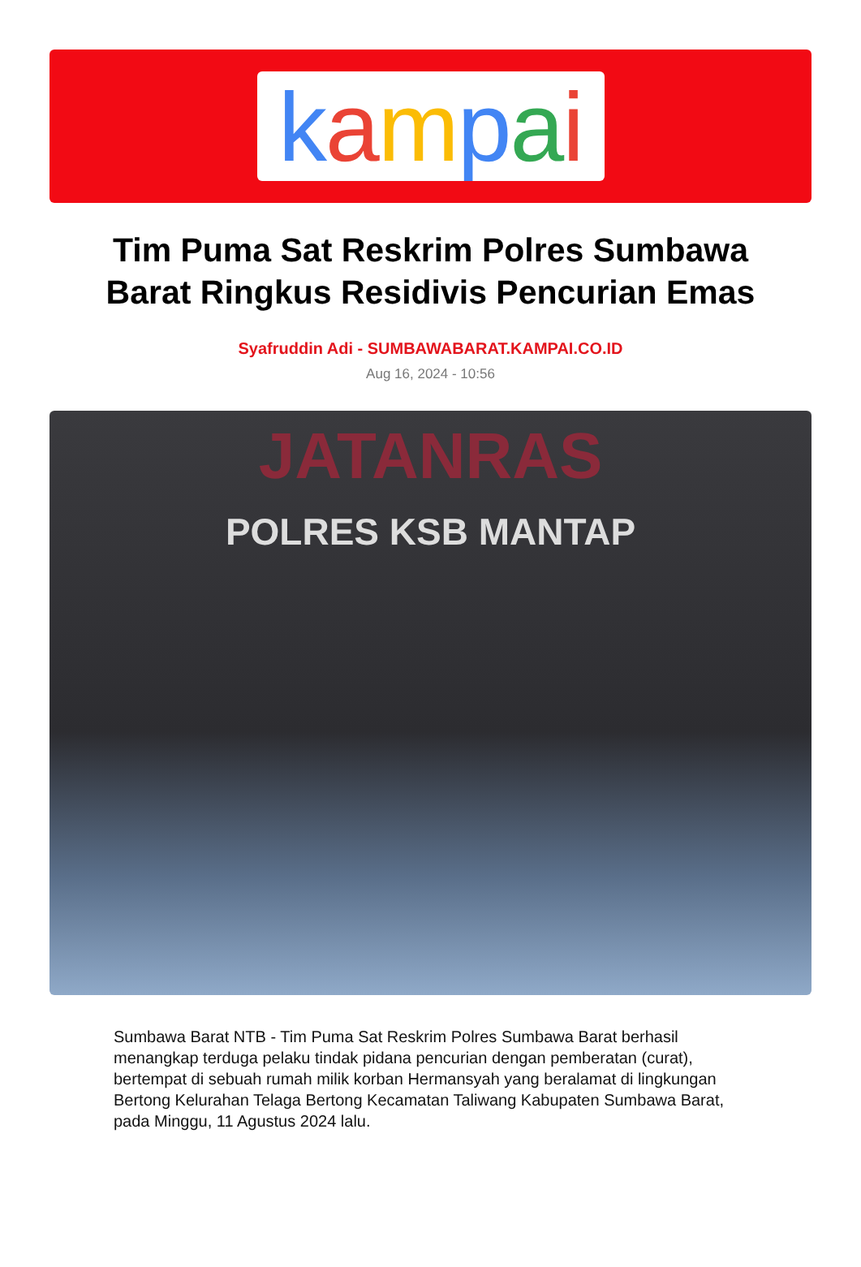kampai
Tim Puma Sat Reskrim Polres Sumbawa Barat Ringkus Residivis Pencurian Emas
Syafruddin Adi - SUMBAWABARAT.KAMPAI.CO.ID
Aug 16, 2024 - 10:56
JATANRAS
POLRES KSB MANTAP
Sumbawa Barat NTB - Tim Puma Sat Reskrim Polres Sumbawa Barat berhasil menangkap terduga pelaku tindak pidana pencurian dengan pemberatan (curat), bertempat di sebuah rumah milik korban Hermansyah yang beralamat di lingkungan Bertong Kelurahan Telaga Bertong Kecamatan Taliwang Kabupaten Sumbawa Barat, pada Minggu, 11 Agustus 2024 lalu.